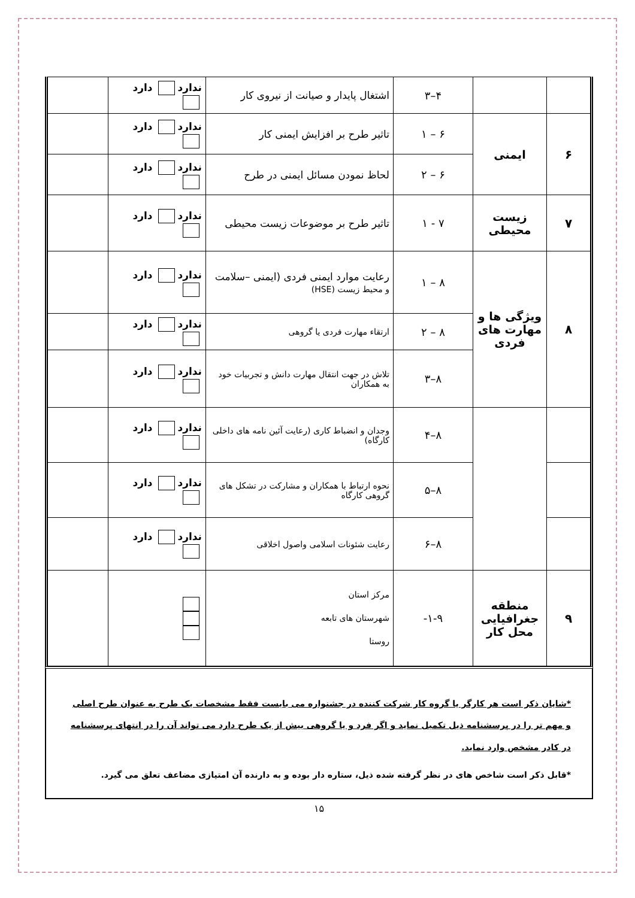| | | ۴–۳ | اشتغال پایدار و صیانت از نیروی کار | ندارد دارد | |
| ۶ | ایمنی | ۶ – ۱ | تاثیر طرح بر افزایش ایمنی کار | ندارد دارد | |
| | | ۶ – ۲ | لحاظ نمودن مسائل ایمنی در طرح | ندارد دارد | |
| ۷ | زیست محیطی | ۷ - ۱ | تاثیر طرح بر موضوعات زیست محیطی | ندارد دارد | |
| ۸ | ویژگی ها و مهارت های فردی | ۸ – ۱ | رعایت موارد ایمنی فردی (ایمنی –سلامت و محیط زیست (HSE) | ندارد دارد | |
| | | ۸ – ۲ | ارتقاء مهارت فردی یا گروهی | ندارد دارد | |
| | | ۸–۳ | تلاش در جهت انتقال مهارت دانش و تجربیات خود به همکاران | ندارد دارد | |
| | | ۸–۴ | وجدان و انضباط کاری (رعایت آئین نامه های داخلی کارگاه) | ندارد دارد | |
| | | ۸–۵ | نحوه ارتباط با همکاران و مشارکت در تشکل های گروهی کارگاه | ندارد دارد | |
| | | ۸–۶ | رعایت شئونات اسلامی واصول اخلاقی | ندارد دارد | |
| ۹ | منطقه جغرافیایی محل کار | ۱-۹- | مرکز استان شهرستان های تابعه روستا | | |
*شایان ذکر است هر کارگر یا گروه کار شرکت کننده در جشنواره می بایست فقط مشخصات یک طرح به عنوان طرح اصلی و مهم تر را در پرسشنامه ذیل تکمیل نماید و اگر فرد و یا گروهی بیش از یک طرح دارد می تواند آن را در انتهای پرسشنامه در کادر مشخص وارد نماید.
*قابل ذکر است شاخص های در نظر گرفته شده ذیل، ستاره دار بوده و به دارنده آن امتیازی مضاعف تعلق می گیرد.
۱۵